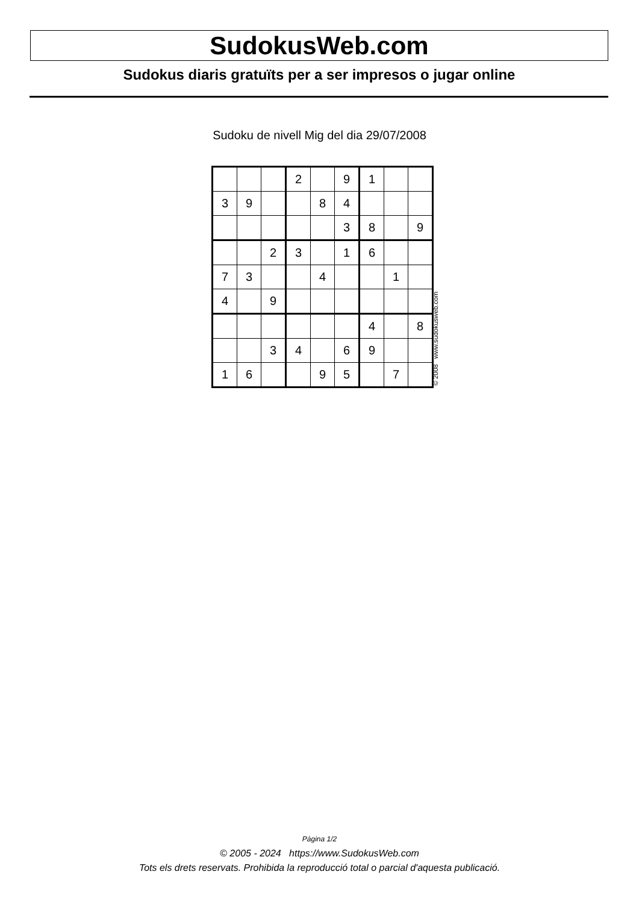SudokusWeb.com
Sudokus diaris gratuïts per a ser impresos o jugar online
Sudoku de nivell Mig del dia 29/07/2008
| | | | 2 | | 9 | 1 | | |
| 3 | 9 | | | 8 | 4 | | | |
| | | | | | 3 | 8 | | 9 |
| | | 2 | 3 | | 1 | 6 | | |
| 7 | 3 | | | 4 | | | 1 | |
| 4 | | 9 | | | | | | |
| | | | | | | 4 | | 8 |
| | | 3 | 4 | | 6 | 9 | | |
| 1 | 6 | | | 9 | 5 | | 7 | |
© 2008 www.sudokusweb.com
Pàgina 1/2
© 2005 - 2024 https://www.SudokusWeb.com
Tots els drets reservats. Prohibida la reproducció total o parcial d'aquesta publicació.